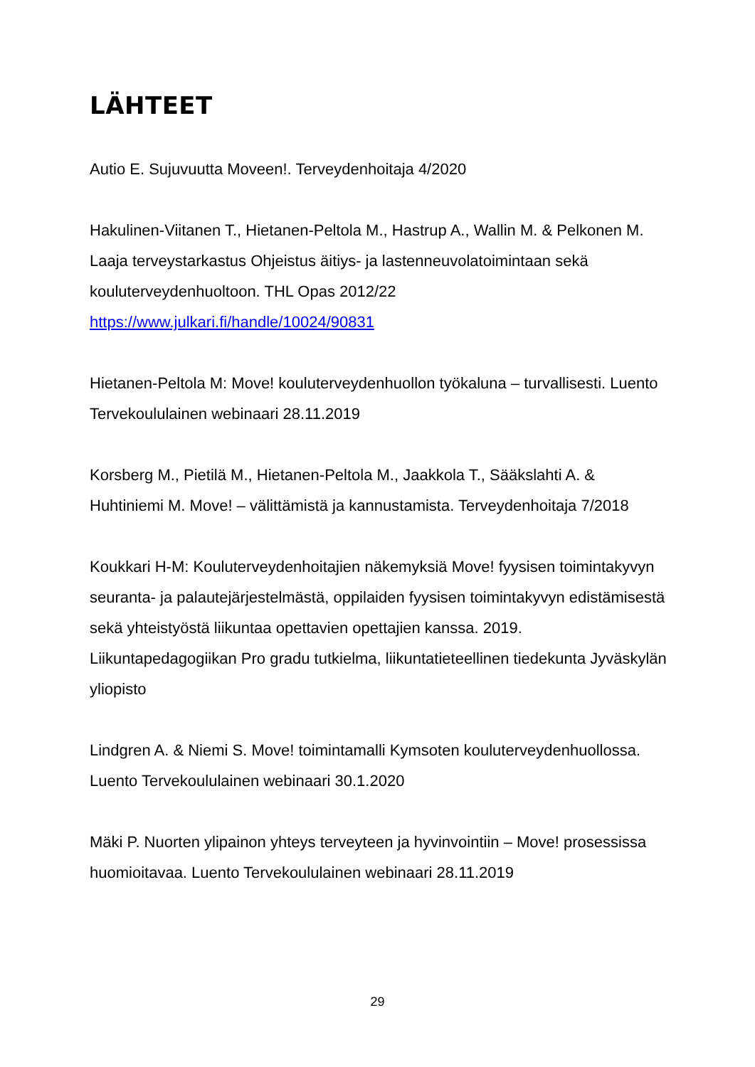LÄHTEET
Autio E. Sujuvuutta Moveen!. Terveydenhoitaja 4/2020
Hakulinen-Viitanen T., Hietanen-Peltola M., Hastrup A., Wallin M. & Pelkonen M. Laaja terveystarkastus Ohjeistus äitiys- ja lastenneuvolatoimintaan sekä kouluterveydenhuoltoon. THL Opas 2012/22 https://www.julkari.fi/handle/10024/90831
Hietanen-Peltola M: Move! kouluterveydenhuollon työkaluna – turvallisesti. Luento Tervekoululainen webinaari 28.11.2019
Korsberg M., Pietilä M., Hietanen-Peltola M., Jaakkola T., Sääkslahti A. & Huhtiniemi M. Move! – välittämistä ja kannustamista. Terveydenhoitaja 7/2018
Koukkari H-M: Kouluterveydenhoitajien näkemyksiä Move! fyysisen toimintakyvyn seuranta- ja palautejärjestelmästä, oppilaiden fyysisen toimintakyvyn edistämisestä sekä yhteistyöstä liikuntaa opettavien opettajien kanssa. 2019.
Liikuntapedagogiikan Pro gradu tutkielma, liikuntatieteellinen tiedekunta Jyväskylän yliopisto
Lindgren A. & Niemi S. Move! toimintamalli Kymsoten kouluterveydenhuollossa. Luento Tervekoululainen webinaari 30.1.2020
Mäki P. Nuorten ylipainon yhteys terveyteen ja hyvinvointiin – Move! prosessissa huomioitavaa. Luento Tervekoululainen webinaari 28.11.2019
29